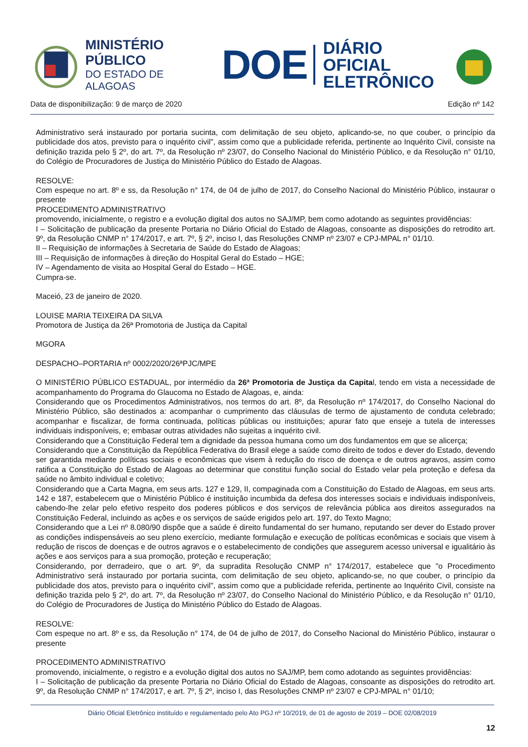MINISTÉRIO PÚBLICO
DO ESTADO DE ALAGOAS
DOE
DIÁRIO OFICIAL
ELETRÔNICO
Data de disponibilização: 9 de março de 2020 Edição nº 142
Administrativo será instaurado por portaria sucinta, com delimitação de seu objeto, aplicando-se, no que couber, o princípio da publicidade dos atos, previsto para o inquérito civil", assim como que a publicidade referida, pertinente ao Inquérito Civil, consiste na definição trazida pelo § 2º, do art. 7º, da Resolução nº 23/07, do Conselho Nacional do Ministério Público, e da Resolução n° 01/10, do Colégio de Procuradores de Justiça do Ministério Público do Estado de Alagoas.
RESOLVE:
Com espeque no art. 8º e ss, da Resolução n° 174, de 04 de julho de 2017, do Conselho Nacional do Ministério Público, instaurar o presente
PROCEDIMENTO ADMINISTRATIVO
promovendo, inicialmente, o registro e a evolução digital dos autos no SAJ/MP, bem como adotando as seguintes providências:
I – Solicitação de publicação da presente Portaria no Diário Oficial do Estado de Alagoas, consoante as disposições do retrodito art. 9º, da Resolução CNMP n° 174/2017, e art. 7º, § 2º, inciso I, das Resoluções CNMP nº 23/07 e CPJ-MPAL n° 01/10.
II – Requisição de informações à Secretaria de Saúde do Estado de Alagoas;
III – Requisição de informações à direção do Hospital Geral do Estado – HGE;
IV – Agendamento de visita ao Hospital Geral do Estado – HGE.
Cumpra-se.
Maceió, 23 de janeiro de 2020.
LOUISE MARIA TEIXEIRA DA SILVA
Promotora de Justiça da 26ª Promotoria de Justiça da Capital
MGORA
DESPACHO–PORTARIA nº 0002/2020/26ªPJC/MPE
O MINISTÉRIO PÚBLICO ESTADUAL, por intermédio da 26ª Promotoria de Justiça da Capital, tendo em vista a necessidade de acompanhamento do Programa do Glaucoma no Estado de Alagoas, e, ainda:
Considerando que os Procedimentos Administrativos, nos termos do art. 8º, da Resolução nº 174/2017, do Conselho Nacional do Ministério Público, são destinados a: acompanhar o cumprimento das cláusulas de termo de ajustamento de conduta celebrado; acompanhar e fiscalizar, de forma continuada, políticas públicas ou instituições; apurar fato que enseje a tutela de interesses individuais indisponíveis, e; embasar outras atividades não sujeitas a inquérito civil.
Considerando que a Constituição Federal tem a dignidade da pessoa humana como um dos fundamentos em que se alicerça;
Considerando que a Constituição da República Federativa do Brasil elege a saúde como direito de todos e dever do Estado, devendo ser garantida mediante políticas sociais e econômicas que visem à redução do risco de doença e de outros agravos, assim como ratifica a Constituição do Estado de Alagoas ao determinar que constitui função social do Estado velar pela proteção e defesa da saúde no âmbito individual e coletivo;
Considerando que a Carta Magna, em seus arts. 127 e 129, II, compaginada com a Constituição do Estado de Alagoas, em seus arts. 142 e 187, estabelecem que o Ministério Público é instituição incumbida da defesa dos interesses sociais e individuais indisponíveis, cabendo-lhe zelar pelo efetivo respeito dos poderes públicos e dos serviços de relevância pública aos direitos assegurados na Constituição Federal, incluindo as ações e os serviços de saúde erigidos pelo art. 197, do Texto Magno;
Considerando que a Lei nº 8.080/90 dispõe que a saúde é direito fundamental do ser humano, reputando ser dever do Estado prover as condições indispensáveis ao seu pleno exercício, mediante formulação e execução de políticas econômicas e sociais que visem à redução de riscos de doenças e de outros agravos e o estabelecimento de condições que assegurem acesso universal e igualitário às ações e aos serviços para a sua promoção, proteção e recuperação;
Considerando, por derradeiro, que o art. 9º, da supradita Resolução CNMP n° 174/2017, estabelece que "o Procedimento Administrativo será instaurado por portaria sucinta, com delimitação de seu objeto, aplicando-se, no que couber, o princípio da publicidade dos atos, previsto para o inquérito civil", assim como que a publicidade referida, pertinente ao Inquérito Civil, consiste na definição trazida pelo § 2º, do art. 7º, da Resolução nº 23/07, do Conselho Nacional do Ministério Público, e da Resolução n° 01/10, do Colégio de Procuradores de Justiça do Ministério Público do Estado de Alagoas.
RESOLVE:
Com espeque no art. 8º e ss, da Resolução n° 174, de 04 de julho de 2017, do Conselho Nacional do Ministério Público, instaurar o presente
PROCEDIMENTO ADMINISTRATIVO
promovendo, inicialmente, o registro e a evolução digital dos autos no SAJ/MP, bem como adotando as seguintes providências:
I – Solicitação de publicação da presente Portaria no Diário Oficial do Estado de Alagoas, consoante as disposições do retrodito art. 9º, da Resolução CNMP n° 174/2017, e art. 7º, § 2º, inciso I, das Resoluções CNMP nº 23/07 e CPJ-MPAL n° 01/10;
Diário Oficial Eletrônico instituído e regulamentado pelo Ato PGJ nº 10/2019, de 01 de agosto de 2019 – DOE 02/08/2019
12